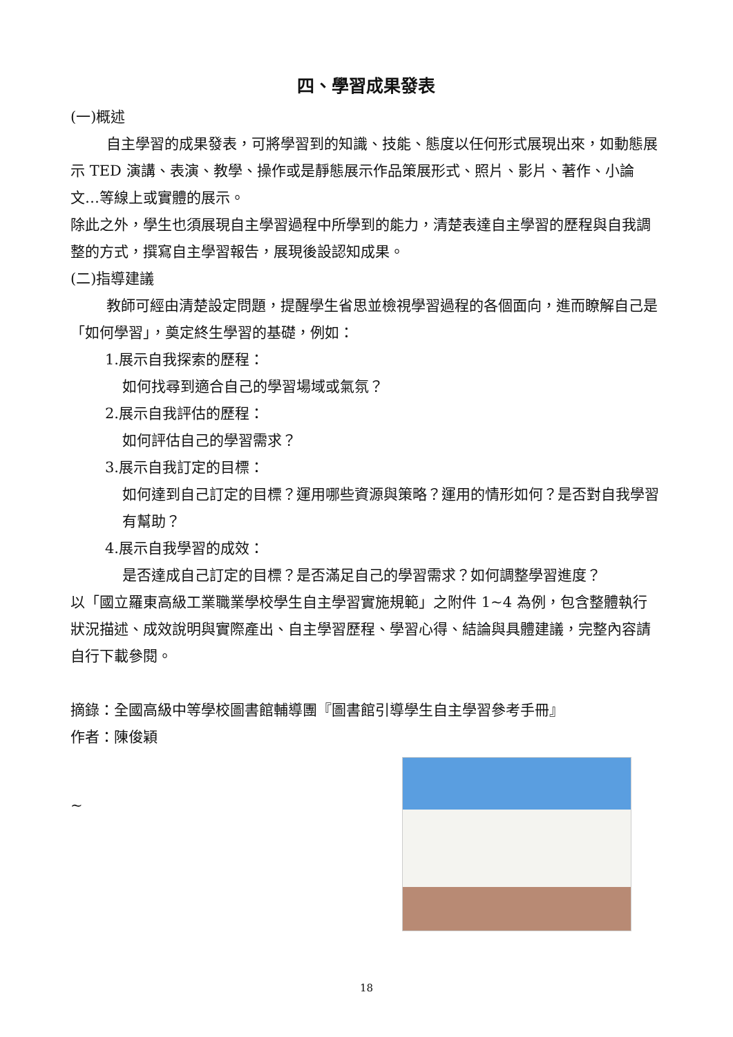四、學習成果發表
(一)概述
自主學習的成果發表，可將學習到的知識、技能、態度以任何形式展現出來，如動態展示 TED 演講、表演、教學、操作或是靜態展示作品策展形式、照片、影片、著作、小論文…等線上或實體的展示。
除此之外，學生也須展現自主學習過程中所學到的能力，清楚表達自主學習的歷程與自我調整的方式，撰寫自主學習報告，展現後設認知成果。
(二)指導建議
教師可經由清楚設定問題，提醒學生省思並檢視學習過程的各個面向，進而瞭解自己是「如何學習」，奠定終生學習的基礎，例如：
1.展示自我探索的歷程：
如何找尋到適合自己的學習場域或氣氛？
2.展示自我評估的歷程：
如何評估自己的學習需求？
3.展示自我訂定的目標：
如何達到自己訂定的目標？運用哪些資源與策略？運用的情形如何？是否對自我學習有幫助？
4.展示自我學習的成效：
是否達成自己訂定的目標？是否滿足自己的學習需求？如何調整學習進度？
以「國立羅東高級工業職業學校學生自主學習實施規範」之附件 1~4 為例，包含整體執行狀況描述、成效說明與實際產出、自主學習歷程、學習心得、結論與具體建議，完整內容請自行下載參閱。
摘錄：全國高級中等學校圖書館輔導團『圖書館引導學生自主學習參考手冊』
作者：陳俊穎
~
18